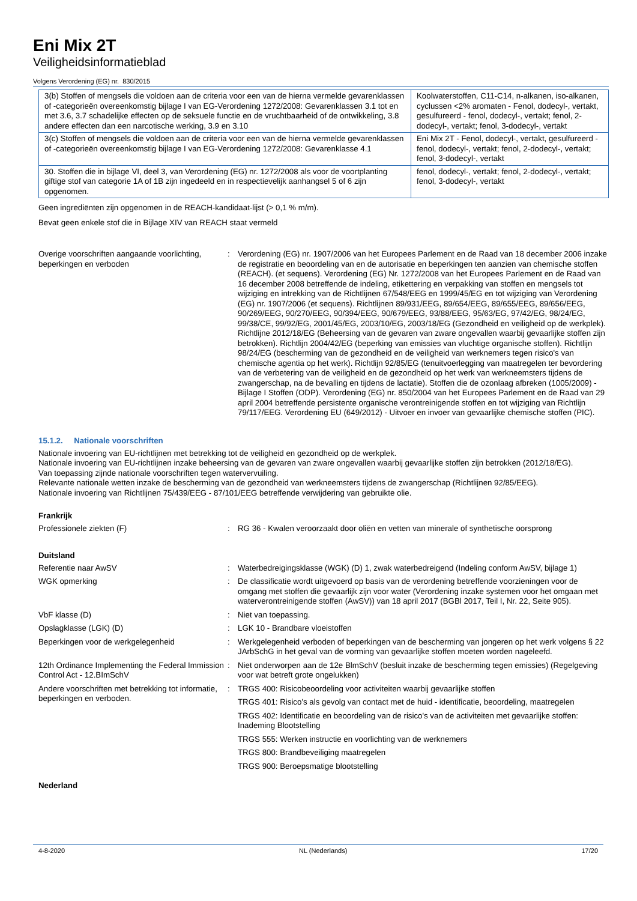Eni Mix 2T
Veiligheidsinformatieblad
Volgens Verordening (EG) nr. 830/2015
| 3(b) Stoffen of mengsels die voldoen aan de criteria voor een van de hierna vermelde gevarenklassen of -categorieën overeenkomstig bijlage I van EG-Verordening 1272/2008: Gevarenklassen 3.1 tot en met 3.6, 3.7 schadelijke effecten op de seksuele functie en de vruchtbaarheid of de ontwikkeling, 3.8 andere effecten dan een narcotische werking, 3.9 en 3.10 | Koolwaterstoffen, C11-C14, n-alkanen, iso-alkanen, cyclussen <2% aromaten - Fenol, dodecyl-, vertakt, gesulfureerd - fenol, dodecyl-, vertakt; fenol, 2-dodecyl-, vertakt; fenol, 3-dodecyl-, vertakt |
| 3(c) Stoffen of mengsels die voldoen aan de criteria voor een van de hierna vermelde gevarenklassen of -categorieën overeenkomstig bijlage I van EG-Verordening 1272/2008: Gevarenklasse 4.1 | Eni Mix 2T - Fenol, dodecyl-, vertakt, gesulfureerd - fenol, dodecyl-, vertakt; fenol, 2-dodecyl-, vertakt; fenol, 3-dodecyl-, vertakt |
| 30. Stoffen die in bijlage VI, deel 3, van Verordening (EG) nr. 1272/2008 als voor de voortplanting giftige stof van categorie 1A of 1B zijn ingedeeld en in respectievelijk aanhangsel 5 of 6 zijn opgenomen. | fenol, dodecyl-, vertakt; fenol, 2-dodecyl-, vertakt; fenol, 3-dodecyl-, vertakt |
Geen ingrediënten zijn opgenomen in de REACH-kandidaat-lijst (> 0,1 % m/m).
Bevat geen enkele stof die in Bijlage XIV van REACH staat vermeld
Overige voorschriften aangaande voorlichting, beperkingen en verboden
: Verordening (EG) nr. 1907/2006 van het Europees Parlement en de Raad van 18 december 2006 inzake de registratie en beoordeling van en de autorisatie en beperkingen ten aanzien van chemische stoffen (REACH). (et sequens). Verordening (EG) Nr. 1272/2008 van het Europees Parlement en de Raad van 16 december 2008 betreffende de indeling, etikettering en verpakking van stoffen en mengsels tot wijziging en intrekking van de Richtlijnen 67/548/EEG en 1999/45/EG en tot wijziging van Verordening (EG) nr. 1907/2006 (et sequens). Richtlijnen 89/931/EEG, 89/654/EEG, 89/655/EEG, 89/656/EEG, 90/269/EEG, 90/270/EEG, 90/394/EEG, 90/679/EEG, 93/88/EEG, 95/63/EG, 97/42/EG, 98/24/EG, 99/38/CE, 99/92/EG, 2001/45/EG, 2003/10/EG, 2003/18/EG (Gezondheid en veiligheid op de werkplek). Richtlijne 2012/18/EG (Beheersing van de gevaren van zware ongevallen waarbij gevaarlijke stoffen zijn betrokken). Richtlijn 2004/42/EG (beperking van emissies van vluchtige organische stoffen). Richtlijn 98/24/EG (bescherming van de gezondheid en de veiligheid van werknemers tegen risico's van chemische agentia op het werk). Richtlijn 92/85/EG (tenuitvoerlegging van maatregelen ter bevordering van de verbetering van de veiligheid en de gezondheid op het werk van werkneemsters tijdens de zwangerschap, na de bevalling en tijdens de lactatie). Stoffen die de ozonlaag afbreken (1005/2009) - Bijlage I Stoffen (ODP). Verordening (EG) nr. 850/2004 van het Europees Parlement en de Raad van 29 april 2004 betreffende persistente organische verontreinigende stoffen en tot wijziging van Richtlijn 79/117/EEG. Verordening EU (649/2012) - Uitvoer en invoer van gevaarlijke chemische stoffen (PIC).
15.1.2. Nationale voorschriften
Nationale invoering van EU-richtlijnen met betrekking tot de veiligheid en gezondheid op de werkplek.
Nationale invoering van EU-richtlijnen inzake beheersing van de gevaren van zware ongevallen waarbij gevaarlijke stoffen zijn betrokken (2012/18/EG).
Van toepassing zijnde nationale voorschriften tegen watervervuiling.
Relevante nationale wetten inzake de bescherming van de gezondheid van werkneemsters tijdens de zwangerschap (Richtlijnen 92/85/EEG).
Nationale invoering van Richtlijnen 75/439/EEG - 87/101/EEG betreffende verwijdering van gebruikte olie.
Frankrijk
Professionele ziekten (F) : RG 36 - Kwalen veroorzaakt door oliën en vetten van minerale of synthetische oorsprong
Duitsland
Referentie naar AwSV : Waterbedreigingsklasse (WGK) (D) 1, zwak waterbedreigend (Indeling conform AwSV, bijlage 1)
WGK opmerking : De classificatie wordt uitgevoerd op basis van de verordening betreffende voorzieningen voor de omgang met stoffen die gevaarlijk zijn voor water (Verordening inzake systemen voor het omgaan met waterverontreinigende stoffen (AwSV)) van 18 april 2017 (BGBl 2017, Teil I, Nr. 22, Seite 905).
VbF klasse (D) : Niet van toepassing.
Opslagklasse (LGK) (D) : LGK 10 - Brandbare vloeistoffen
Beperkingen voor de werkgelegenheid : Werkgelegenheid verboden of beperkingen van de bescherming van jongeren op het werk volgens § 22 JArbSchG in het geval van de vorming van gevaarlijke stoffen moeten worden nageleefd.
12th Ordinance Implementing the Federal Immission Control Act - 12.BImSchV
: Niet onderworpen aan de 12e BlmSchV (besluit inzake de bescherming tegen emissies) (Regelgeving voor wat betreft grote ongelukken)
Andere voorschriften met betrekking tot informatie, beperkingen en verboden.
: TRGS 400: Risicobeoordeling voor activiteiten waarbij gevaarlijke stoffen
TRGS 401: Risico's als gevolg van contact met de huid - identificatie, beoordeling, maatregelen
TRGS 402: Identificatie en beoordeling van de risico's van de activiteiten met gevaarlijke stoffen: Inademing Blootstelling
TRGS 555: Werken instructie en voorlichting van de werknemers
TRGS 800: Brandbeveiliging maatregelen
TRGS 900: Beroepsmatige blootstelling
Nederland
4-8-2020 NL (Nederlands) 17/20